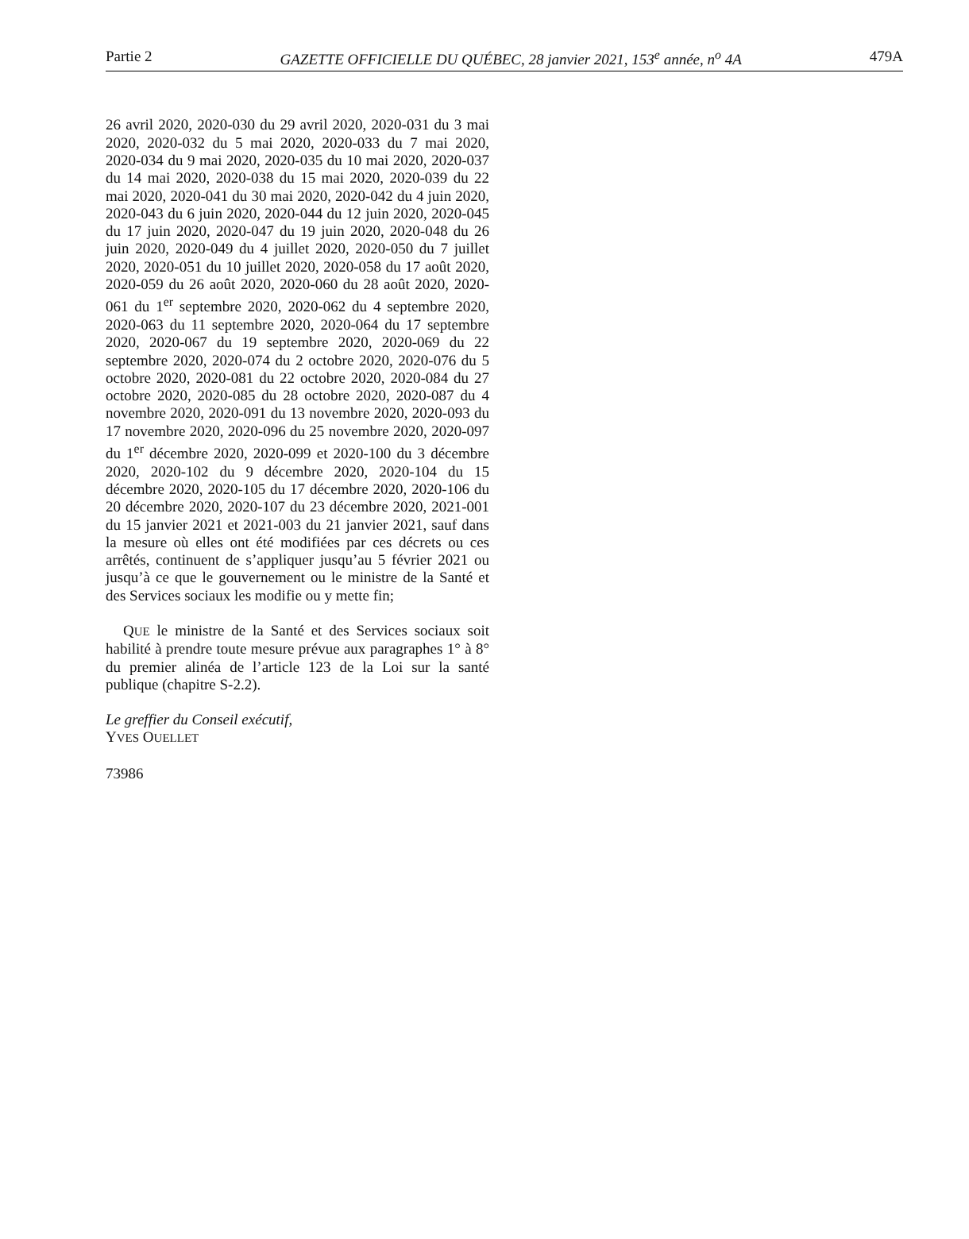Partie 2 GAZETTE OFFICIELLE DU QUÉBEC, 28 janvier 2021, 153<sup>e</sup> année, n<sup>o</sup> 4A 479A
26 avril 2020, 2020-030 du 29 avril 2020, 2020-031 du 3 mai 2020, 2020-032 du 5 mai 2020, 2020-033 du 7 mai 2020, 2020-034 du 9 mai 2020, 2020-035 du 10 mai 2020, 2020-037 du 14 mai 2020, 2020-038 du 15 mai 2020, 2020-039 du 22 mai 2020, 2020-041 du 30 mai 2020, 2020-042 du 4 juin 2020, 2020-043 du 6 juin 2020, 2020-044 du 12 juin 2020, 2020-045 du 17 juin 2020, 2020-047 du 19 juin 2020, 2020-048 du 26 juin 2020, 2020-049 du 4 juillet 2020, 2020-050 du 7 juillet 2020, 2020-051 du 10 juillet 2020, 2020-058 du 17 août 2020, 2020-059 du 26 août 2020, 2020-060 du 28 août 2020, 2020-061 du 1<sup>er</sup> septembre 2020, 2020-062 du 4 septembre 2020, 2020-063 du 11 septembre 2020, 2020-064 du 17 septembre 2020, 2020-067 du 19 septembre 2020, 2020-069 du 22 septembre 2020, 2020-074 du 2 octobre 2020, 2020-076 du 5 octobre 2020, 2020-081 du 22 octobre 2020, 2020-084 du 27 octobre 2020, 2020-085 du 28 octobre 2020, 2020-087 du 4 novembre 2020, 2020-091 du 13 novembre 2020, 2020-093 du 17 novembre 2020, 2020-096 du 25 novembre 2020, 2020-097 du 1<sup>er</sup> décembre 2020, 2020-099 et 2020-100 du 3 décembre 2020, 2020-102 du 9 décembre 2020, 2020-104 du 15 décembre 2020, 2020-105 du 17 décembre 2020, 2020-106 du 20 décembre 2020, 2020-107 du 23 décembre 2020, 2021-001 du 15 janvier 2021 et 2021-003 du 21 janvier 2021, sauf dans la mesure où elles ont été modifiées par ces décrets ou ces arrêtés, continuent de s’appliquer jusqu’au 5 février 2021 ou jusqu’à ce que le gouvernement ou le ministre de la Santé et des Services sociaux les modifie ou y mette fin;
QUE le ministre de la Santé et des Services sociaux soit habilité à prendre toute mesure prévue aux paragraphes 1° à 8° du premier alinéa de l’article 123 de la Loi sur la santé publique (chapitre S-2.2).
Le greffier du Conseil exécutif,
YVES OUELLET
73986